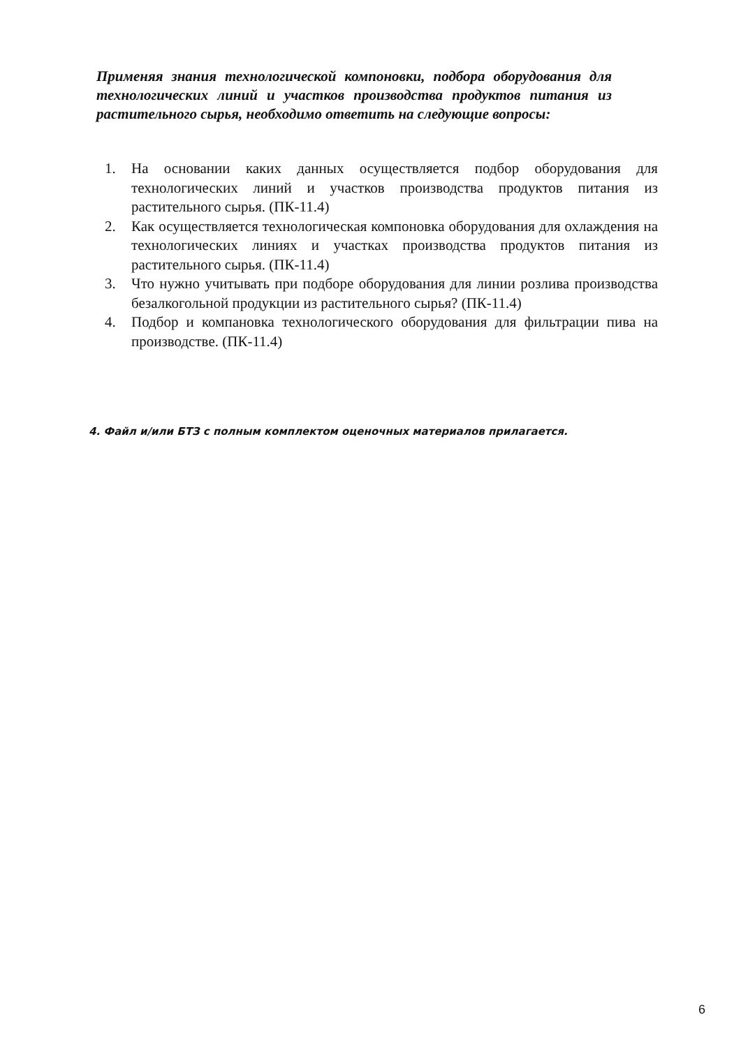Применяя знания технологической компоновки, подбора оборудования для технологических линий и участков производства продуктов питания из растительного сырья, необходимо ответить на следующие вопросы:
1. На основании каких данных осуществляется подбор оборудования для технологических линий и участков производства продуктов питания из растительного сырья. (ПК-11.4)
2. Как осуществляется технологическая компоновка оборудования для охлаждения на технологических линиях и участках производства продуктов питания из растительного сырья. (ПК-11.4)
3. Что нужно учитывать при подборе оборудования для линии розлива производства безалкогольной продукции из растительного сырья? (ПК-11.4)
4. Подбор и компановка технологического оборудования для фильтрации пива на производстве. (ПК-11.4)
4. Файл и/или БТЗ с полным комплектом оценочных материалов прилагается.
6